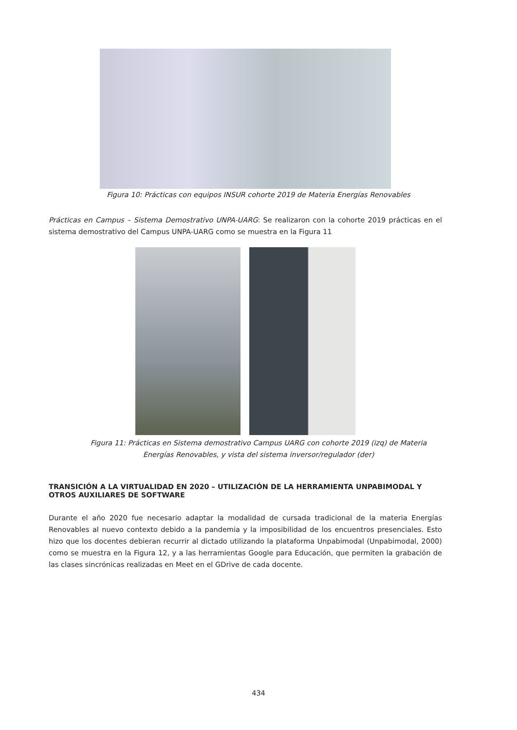Figura 10: Prácticas con equipos INSUR cohorte 2019 de Materia Energías Renovables
Prácticas en Campus – Sistema Demostrativo UNPA-UARG: Se realizaron con la cohorte 2019 prácticas en el sistema demostrativo del Campus UNPA-UARG como se muestra en la Figura 11
Figura 11: Prácticas en Sistema demostrativo Campus UARG con cohorte 2019 (izq) de Materia
Energías Renovables, y vista del sistema inversor/regulador (der)
TRANSICIÓN A LA VIRTUALIDAD EN 2020 – UTILIZACIÓN DE LA HERRAMIENTA UNPABIMODAL Y OTROS AUXILIARES DE SOFTWARE
Durante el año 2020 fue necesario adaptar la modalidad de cursada tradicional de la materia Energías Renovables al nuevo contexto debido a la pandemia y la imposibilidad de los encuentros presenciales. Esto hizo que los docentes debieran recurrir al dictado utilizando la plataforma Unpabimodal (Unpabimodal, 2000) como se muestra en la Figura 12, y a las herramientas Google para Educación, que permiten la grabación de las clases sincrónicas realizadas en Meet en el GDrive de cada docente.
434